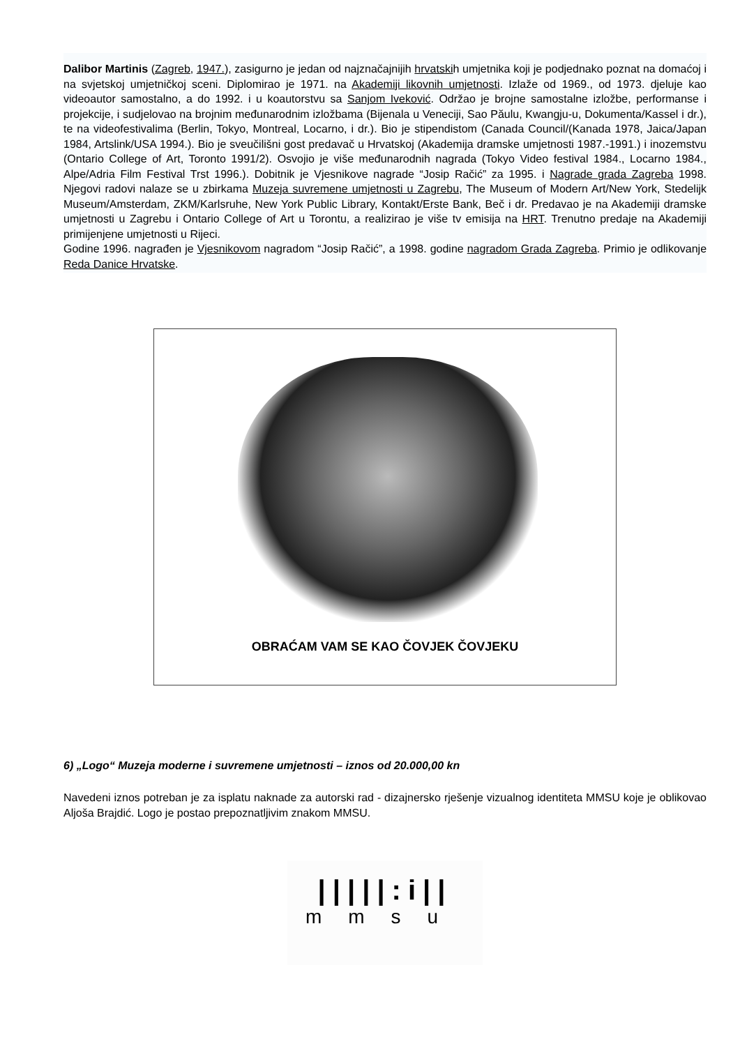Dalibor Martinis (Zagreb, 1947.), zasigurno je jedan od najznačajnijih hrvatskih umjetnika koji je podjednako poznat na domaćoj i na svjetskoj umjetničkoj sceni. Diplomirao je 1971. na Akademiji likovnih umjetnosti. Izlaže od 1969., od 1973. djeluje kao videoautor samostalno, a do 1992. i u koautorstvu sa Sanjom Iveković. Održao je brojne samostalne izložbe, performanse i projekcije, i sudjelovao na brojnim međunarodnim izložbama (Bijenala u Veneciji, Sao Păulu, Kwangju-u, Dokumenta/Kassel i dr.), te na videofestivalima (Berlin, Tokyo, Montreal, Locarno, i dr.). Bio je stipendistom (Canada Council/(Kanada 1978, Jaica/Japan 1984, Artslink/USA 1994.). Bio je sveučilišni gost predavač u Hrvatskoj (Akademija dramske umjetnosti 1987.-1991.) i inozemstvu (Ontario College of Art, Toronto 1991/2). Osvojio je više međunarodnih nagrada (Tokyo Video festival 1984., Locarno 1984., Alpe/Adria Film Festival Trst 1996.). Dobitnik je Vjesnikove nagrade “Josip Račić” za 1995. i Nagrade grada Zagreba 1998. Njegovi radovi nalaze se u zbirkama Muzeja suvremene umjetnosti u Zagrebu, The Museum of Modern Art/New York, Stedelijk Museum/Amsterdam, ZKM/Karlsruhe, New York Public Library, Kontakt/Erste Bank, Beč i dr. Predavao je na Akademiji dramske umjetnosti u Zagrebu i Ontario College of Art u Torontu, a realizirao je više tv emisija na HRT. Trenutno predaje na Akademiji primijenjene umjetnosti u Rijeci.
Godine 1996. nagrađen je Vjesnikovom nagradom “Josip Račić”, a 1998. godine nagradom Grada Zagreba. Primio je odlikovanje Reda Danice Hrvatske.
OBRAĆAM VAM SE KAO ČOVJEK ČOVJEKU
6) „Logo“ Muzeja moderne i suvremene umjetnosti – iznos od 20.000,00 kn
Navedeni iznos potreban je za isplatu naknade za autorski rad - dizajnersko rješenje vizualnog identiteta MMSU koje je oblikovao Aljoša Brajdić. Logo je postao prepoznatljivim znakom MMSU.
|||||:i||
mmsu